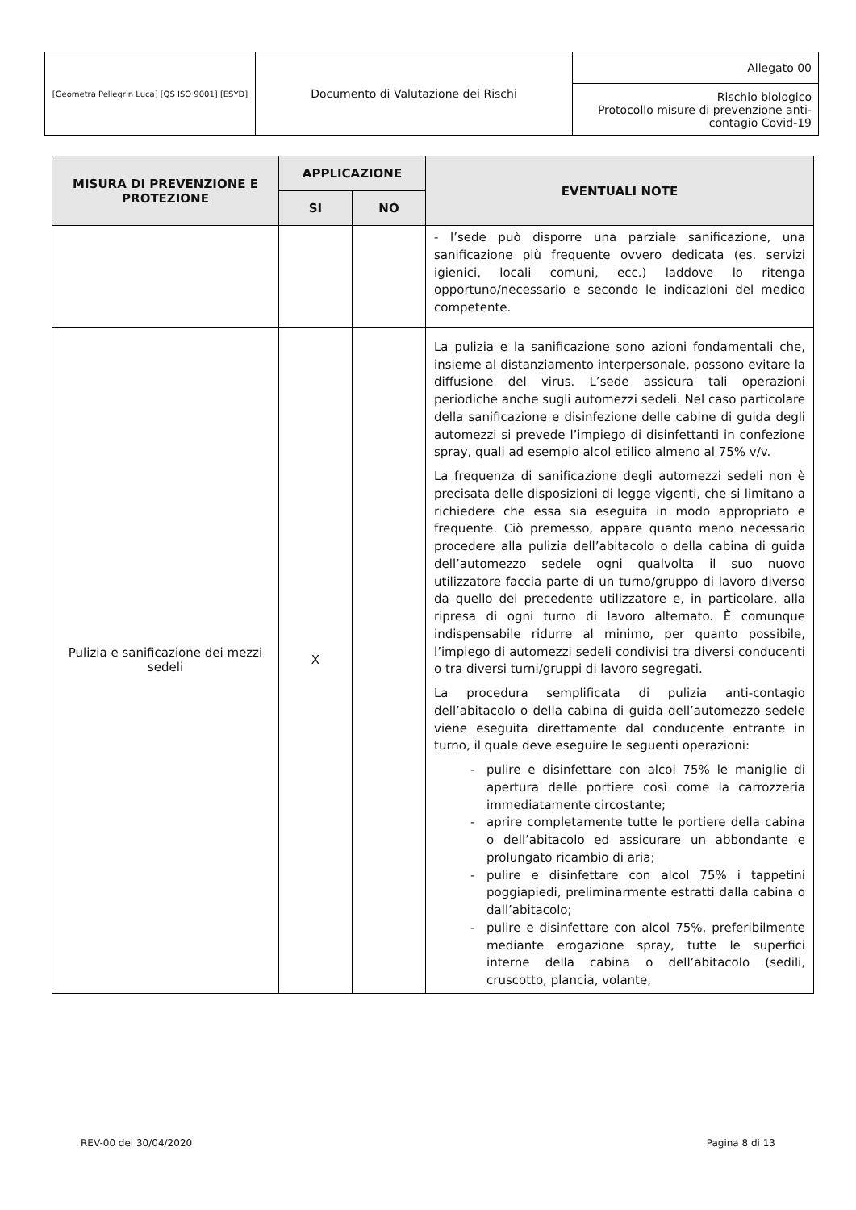| [Geometra Pellegrin Luca] [QS ISO 9001] [ESYD] | Documento di Valutazione dei Rischi | Allegato 00 |
| | | Rischio biologico Protocollo misure di prevenzione anti-contagio Covid-19 |
| MISURA DI PREVENZIONE E PROTEZIONE | APPLICAZIONE | | EVENTUALI NOTE |
| --- | --- | --- | --- |
| | SI | NO | |
| | | | - l’sede può disporre una parziale sanificazione, una sanificazione più frequente ovvero dedicata (es. servizi igienici, locali comuni, ecc.) laddove lo ritenga opportuno/necessario e secondo le indicazioni del medico competente. |
| Pulizia e sanificazione dei mezzi sedeli | X | | La pulizia e la sanificazione sono azioni fondamentali che, insieme al distanziamento interpersonale, possono evitare la diffusione del virus. L’sede assicura tali operazioni periodiche anche sugli automezzi sedeli. Nel caso particolare della sanificazione e disinfezione delle cabine di guida degli automezzi si prevede l’impiego di disinfettanti in confezione spray, quali ad esempio alcol etilico almeno al 75% v/v. La frequenza di sanificazione degli automezzi sedeli non è precisata delle disposizioni di legge vigenti, che si limitano a richiedere che essa sia eseguita in modo appropriato e frequente. Ciò premesso, appare quanto meno necessario procedere alla pulizia dell’abitacolo o della cabina di guida dell’automezzo sedele ogni qualvolta il suo nuovo utilizzatore faccia parte di un turno/gruppo di lavoro diverso da quello del precedente utilizzatore e, in particolare, alla ripresa di ogni turno di lavoro alternato. È comunque indispensabile ridurre al minimo, per quanto possibile, l’impiego di automezzi sedeli condivisi tra diversi conducenti o tra diversi turni/gruppi di lavoro segregati. La procedura semplificata di pulizia anti-contagio dell’abitacolo o della cabina di guida dell’automezzo sedele viene eseguita direttamente dal conducente entrante in turno, il quale deve eseguire le seguenti operazioni: - pulire e disinfettare con alcol 75% le maniglie di apertura delle portiere così come la carrozzeria immediatamente circostante; - aprire completamente tutte le portiere della cabina o dell’abitacolo ed assicurare un abbondante e prolungato ricambio di aria; - pulire e disinfettare con alcol 75% i tappetini poggiapiedi, preliminarmente estratti dalla cabina o dall’abitacolo; - pulire e disinfettare con alcol 75%, preferibilmente mediante erogazione spray, tutte le superfici interne della cabina o dell’abitacolo (sedili, cruscotto, plancia, volante, |
REV-00 del 30/04/2020 Pagina 8 di 13